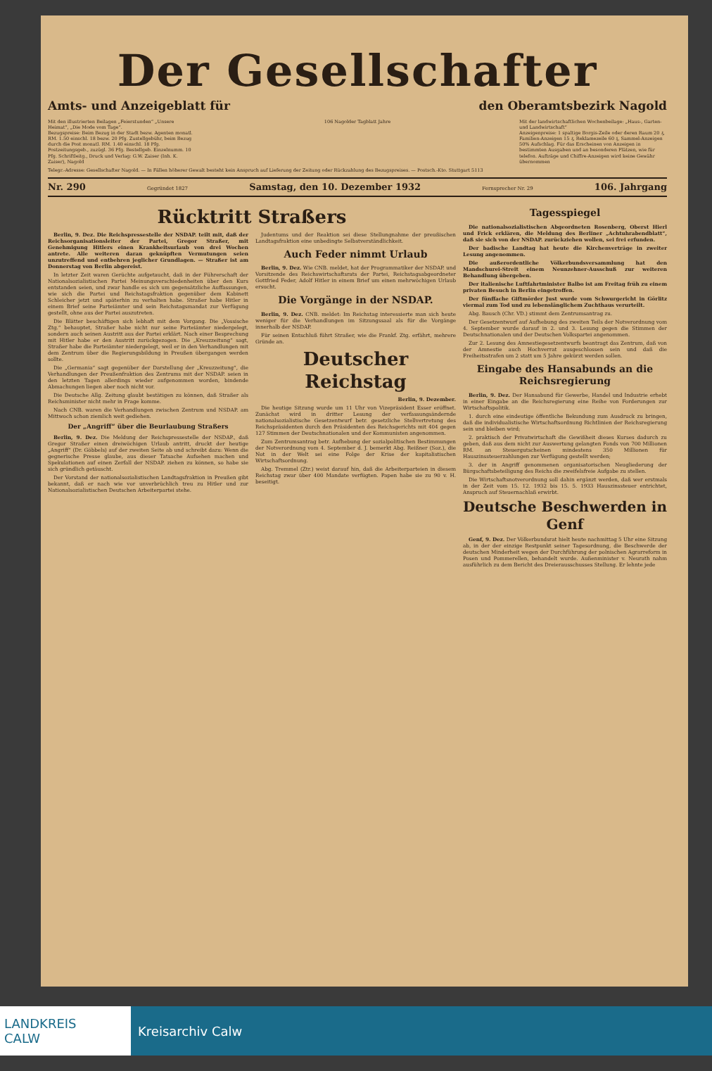Der Gesellschafter
Amts- und Anzeigeblatt für den Oberamtsbezirk Nagold
Mit den illustrierten Beilagen „Feierstunden“ „Unsere Heimat“, „Die Mode vom Tage“.
Bezugspreise: Beim Bezug in der Stadt bezw. Agenten monatl. RM. 1.50 einschl. 18 bezw. 20 Pfg. Zustellgebühr, beim Bezug durch die Post monatl. RM. 1.40 einschl. 18 Pfg. Postzeitungsgeb., zuzügl. 36 Pfg. Bestellgeb. Einzelnumm. 10 Pfg. Schriftleitg., Druck und Verlag: G.W. Zaiser (Inh. K. Zaiser), Nagold
106 Nagolder Tagblatt Jahre Mit der landwirtschaftlichen Wochenbeilage: „Haus-, Garten- und Landwirtschaft“
Anzeigenpreise: 1 spaltige Borgis-Zeile oder deren Raum 20 ₰, Familien-Anzeigen 15 ₰, Reklamezeile 60 ₰, Sammel-Anzeigen 50% Aufschlag. Für das Erscheinen von Anzeigen in bestimmten Ausgaben und an besonderen Plätzen, wie für telefon. Aufträge und Chiffre-Anzeigen wird keine Gewähr übernommen
Telegr.-Adresse: Gesellschafter Nagold. — In Fällen höherer Gewalt besteht kein Anspruch auf Lieferung der Zeitung oder Rückzahlung des Bezugspreises. — Postsch.-Kto. Stuttgart 5113
Nr. 290 Gegründet 1827 Samstag, den 10. Dezember 1932 Fernsprecher Nr. 29 106. Jahrgang
Rücktritt Straßers
Berlin, 9. Dez. Die Reichspressestelle der NSDAP. teilt mit, daß der Reichsorganisationsleiter der Partei, Gregor Straßer, mit Genehmigung Hitlers einen Krankheitsurlaub von drei Wochen antrete. Alle weiteren daran geknüpften Vermutungen seien unzutreffend und entbehren jeglicher Grundlagen. — Straßer ist am Donnerstag von Berlin abgereist.
In letzter Zeit waren Gerüchte aufgetaucht, daß in der Führerschaft der Nationalsozialistischen Partei Meinungsverschiedenheiten über den Kurs entstanden seien, und zwar handle es sich um gegensätzliche Auffassungen, wie sich die Partei und Reichstagsfraktion gegenüber dem Kabinett Schleicher jetzt und späterhin zu verhalten habe. Straßer habe Hitler in einem Brief seine Parteiämter und sein Reichstagsmandat zur Verfügung gestellt, ohne aus der Partei auszutreten.
Die Blätter beschäftigen sich lebhaft mit dem Vorgang. Die „Vossische Ztg.“ behauptet, Straßer habe nicht nur seine Parteiämter niedergelegt, sondern auch seinen Austritt aus der Partei erklärt. Nach einer Besprechung mit Hitler habe er den Austritt zurückgezogen. Die „Kreuzzeitung“ sagt, Straßer habe die Parteiämter niedergelegt, weil er in den Verhandlungen mit dem Zentrum über die Regierungsbildung in Preußen übergangen werden sollte.
Die „Germania“ sagt gegenüber der Darstellung der „Kreuzzeitung“, die Verhandlungen der Preußenfraktion des Zentrums mit der NSDAP. seien in den letzten Tagen allerdings wieder aufgenommen worden, bindende Abmachungen liegen aber noch nicht vor.
Die Deutsche Allg. Zeitung glaubt bestätigen zu können, daß Straßer als Reichsminister nicht mehr in Frage komme.
Nach CNB. waren die Verhandlungen zwischen Zentrum und NSDAP. am Mittwoch schon ziemlich weit gediehen.
Der „Angriff“ über die Beurlaubung Straßers
Berlin, 9. Dez. Die Meldung der Reichspressestelle der NSDAP., daß Gregor Straßer einen dreiwöchigen Urlaub antritt, druckt der heutige „Angriff“ (Dr. Göbbels) auf der zweiten Seite ab und schreibt dazu: Wenn die gegnerische Presse glaube, aus dieser Tatsache Aufsehen machen und Spekulationen auf einen Zerfall der NSDAP. ziehen zu können, so habe sie sich gründlich getäuscht.
Der Vorstand der nationalsozialistischen Landtagsfraktion in Preußen gibt bekannt, daß er nach wie vor unverbrüchlich treu zu Hitler und zur Nationalsozialistischen Deutschen Arbeiterpartei stehe.
Judentums und der Reaktion sei diese Stellungnahme der preußischen Landtagsfraktion eine unbedingte Selbstverständlichkeit.
Auch Feder nimmt Urlaub
Berlin, 9. Dez. Wie CNB. meldet, hat der Programmatiker der NSDAP. und Vorsitzende des Reichswirtschaftsrats der Partei, Reichstagsabgeordneter Gottfried Feder, Adolf Hitler in einem Brief um einen mehrwöchigen Urlaub ersucht.
Die Vorgänge in der NSDAP.
Berlin, 9. Dez. CNB. meldet: Im Reichstag interessierte man sich heute weniger für die Verhandlungen im Sitzungssaal als für die Vorgänge innerhalb der NSDAP.
Für seinen Entschluß führt Straßer, wie die Frankf. Ztg. erfährt, mehrere Gründe an.
Deutscher Reichstag
Berlin, 9. Dezember.
Die heutige Sitzung wurde um 11 Uhr von Vizepräsident Esser eröffnet. Zunächst wird in dritter Lesung der verfassungsändernde nationalsozialistische Gesetzentwurf betr. gesetzliche Stellvertretung des Reichspräsidenten durch den Präsidenten des Reichsgerichts mit 404 gegen 127 Stimmen der Deutschnationalen und der Kommunisten angenommen.
Zum Zentrumsantrag betr. Aufhebung der sozialpolitischen Bestimmungen der Notverordnung vom 4. September d. J. bemerkt Abg. Reißner (Soz.), die Not in der Welt sei eine Folge der Krise der kapitalistischen Wirtschaftsordnung.
Abg. Tremmel (Ztr.) weist darauf hin, daß die Arbeiterparteien in diesem Reichstag zwar über 400 Mandate verfügten. Papen habe sie zu 90 v. H. beseitigt.
Tagesspiegel
Die nationalsozialistischen Abgeordneten Rosenberg, Oberst Hierl und Frick erklären, die Meldung des Berliner „Achtuhrabendblatt“, daß sie sich von der NSDAP. zurückziehen wollen, sei frei erfunden.
Der badische Landtag hat heute die Kirchenverträge in zweiter Lesung angenommen.
Die außerordentliche Völkerbundsversammlung hat den Mandschurei-Streit einem Neunzehner-Ausschuß zur weiteren Behandlung übergeben.
Der italienische Luftfahrtminister Balbo ist am Freitag früh zu einem privaten Besuch in Berlin eingetroffen.
Der fünffache Giftmörder Just wurde vom Schwurgericht in Görlitz viermal zum Tod und zu lebenslänglichem Zuchthaus verurteilt.
Abg. Bausch (Chr. VD.) stimmt dem Zentrumsantrag zu.
Der Gesetzentwurf auf Aufhebung des zweiten Teils der Notverordnung vom 4. September wurde darauf in 2. und 3. Lesung gegen die Stimmen der Deutschnationalen und der Deutschen Volkspartei angenommen.
Zur 2. Lesung des Amnestiegesetzentwurfs beantragt das Zentrum, daß von der Amnestie auch Hochverrat ausgeschlossen sein und daß die Freiheitsstrafen um 2 statt um 5 Jahre gekürzt werden sollen.
Eingabe des Hansabunds an die Reichsregierung
Berlin, 9. Dez. Der Hansabund für Gewerbe, Handel und Industrie erhebt in einer Eingabe an die Reichsregierung eine Reihe von Forderungen zur Wirtschaftspolitik.
1. durch eine eindeutige öffentliche Bekundung zum Ausdruck zu bringen, daß die individualistische Wirtschaftsordnung Richtlinien der Reichsregierung sein und bleiben wird;
2. praktisch der Privatwirtschaft die Gewißheit dieses Kurses dadurch zu geben, daß aus dem nicht zur Auswertung gelangten Fonds von 700 Millionen RM. an Steuergutscheinen mindestens 350 Millionen für Hauszinssteuerzahlungen zur Verfügung gestellt werden;
3. der in Angriff genommenen organisatorischen Neugliederung der Bürgschaftsbeteiligung des Reichs die zweifelsfreie Aufgabe zu stellen.
Die Wirtschaftsnotverordnung soll dahin ergänzt werden, daß wer erstmals in der Zeit vom 15. 12. 1932 bis 15. 5. 1933 Hauszinssteuer entrichtet, Anspruch auf Steuernachlaß erwirbt.
Deutsche Beschwerden in Genf
Genf, 9. Dez. Der Völkerbundsrat hielt heute nachmittag 5 Uhr eine Sitzung ab, in der der einzige Restpunkt seiner Tagesordnung, die Beschwerde der deutschen Minderheit wegen der Durchführung der polnischen Agrarreform in Posen und Pommerellen, behandelt wurde. Außenminister v. Neurath nahm ausführlich zu dem Bericht des Dreierausschusses Stellung. Er lehnte jede
LANDKREIS
CALW
Kreisarchiv Calw